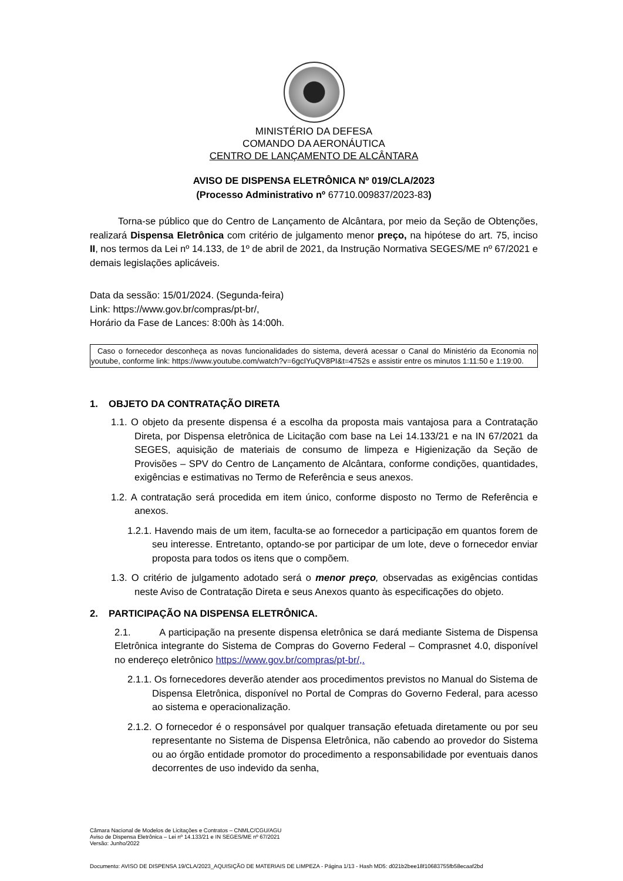MINISTÉRIO DA DEFESA
COMANDO DA AERONÁUTICA
CENTRO DE LANÇAMENTO DE ALCÂNTARA
AVISO DE DISPENSA ELETRÔNICA Nº 019/CLA/2023
(Processo Administrativo nº 67710.009837/2023-83)
Torna-se público que do Centro de Lançamento de Alcântara, por meio da Seção de Obtenções, realizará Dispensa Eletrônica com critério de julgamento menor preço, na hipótese do art. 75, inciso II, nos termos da Lei nº 14.133, de 1º de abril de 2021, da Instrução Normativa SEGES/ME nº 67/2021 e demais legislações aplicáveis.
Data da sessão: 15/01/2024. (Segunda-feira)
Link: https://www.gov.br/compras/pt-br/,
Horário da Fase de Lances: 8:00h às 14:00h.
Caso o fornecedor desconheça as novas funcionalidades do sistema, deverá acessar o Canal do Ministério da Economia no youtube, conforme link: https://www.youtube.com/watch?v=6gcIYuQV8PI&t=4752s e assistir entre os minutos 1:11:50 e 1:19:00.
1. OBJETO DA CONTRATAÇÃO DIRETA
1.1. O objeto da presente dispensa é a escolha da proposta mais vantajosa para a Contratação Direta, por Dispensa eletrônica de Licitação com base na Lei 14.133/21 e na IN 67/2021 da SEGES, aquisição de materiais de consumo de limpeza e Higienização da Seção de Provisões – SPV do Centro de Lançamento de Alcântara, conforme condições, quantidades, exigências e estimativas no Termo de Referência e seus anexos.
1.2. A contratação será procedida em item único, conforme disposto no Termo de Referência e anexos.
1.2.1. Havendo mais de um item, faculta-se ao fornecedor a participação em quantos forem de seu interesse. Entretanto, optando-se por participar de um lote, deve o fornecedor enviar proposta para todos os itens que o compõem.
1.3. O critério de julgamento adotado será o menor preço, observadas as exigências contidas neste Aviso de Contratação Direta e seus Anexos quanto às especificações do objeto.
2. PARTICIPAÇÃO NA DISPENSA ELETRÔNICA.
2.1. A participação na presente dispensa eletrônica se dará mediante Sistema de Dispensa Eletrônica integrante do Sistema de Compras do Governo Federal – Comprasnet 4.0, disponível no endereço eletrônico https://www.gov.br/compras/pt-br/,.
2.1.1. Os fornecedores deverão atender aos procedimentos previstos no Manual do Sistema de Dispensa Eletrônica, disponível no Portal de Compras do Governo Federal, para acesso ao sistema e operacionalização.
2.1.2. O fornecedor é o responsável por qualquer transação efetuada diretamente ou por seu representante no Sistema de Dispensa Eletrônica, não cabendo ao provedor do Sistema ou ao órgão entidade promotor do procedimento a responsabilidade por eventuais danos decorrentes de uso indevido da senha,
Câmara Nacional de Modelos de Licitações e Contratos – CNMLC/CGU/AGU
Aviso de Dispensa Eletrônica – Lei nº 14.133/21 e IN SEGES/ME nº 67/2021
Versão: Junho/2022
Documento: AVISO DE DISPENSA 19/CLA/2023_AQUISIÇÃO DE MATERIAIS DE LIMPEZA - Página 1/13 - Hash MD5: d021b2bee18f10683755fb58ecaaf2bd